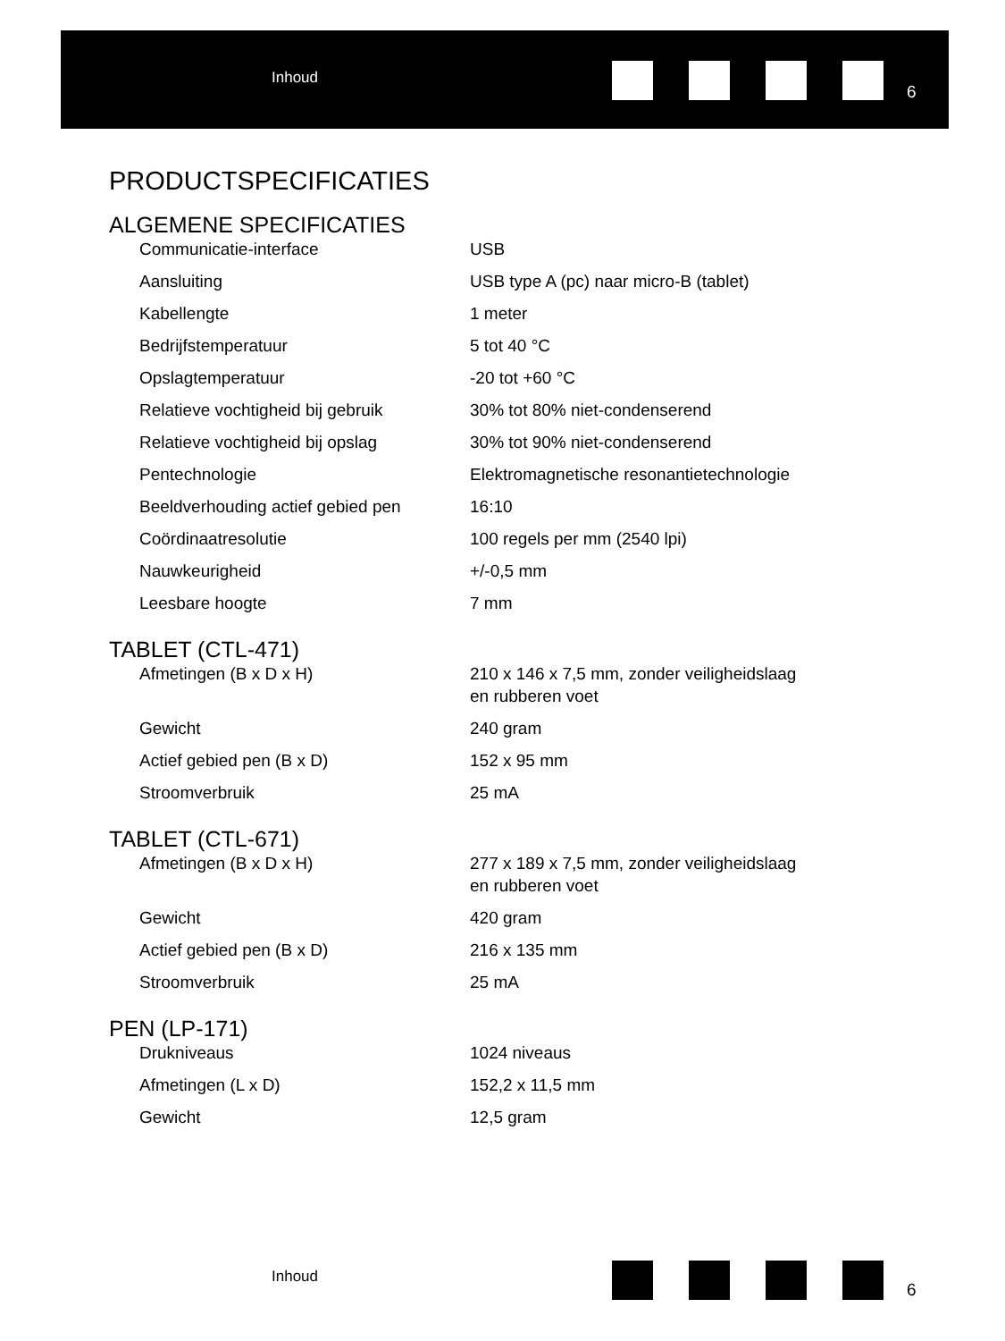Inhoud
6
PRODUCTSPECIFICATIES
ALGEMENE SPECIFICATIES
| Communicatie-interface | USB |
| Aansluiting | USB type A (pc) naar micro-B (tablet) |
| Kabellengte | 1 meter |
| Bedrijfstemperatuur | 5 tot 40 °C |
| Opslagtemperatuur | -20 tot +60 °C |
| Relatieve vochtigheid bij gebruik | 30% tot 80% niet-condenserend |
| Relatieve vochtigheid bij opslag | 30% tot 90% niet-condenserend |
| Pentechnologie | Elektromagnetische resonantietechnologie |
| Beeldverhouding actief gebied pen | 16:10 |
| Coördinaatresolutie | 100 regels per mm (2540 lpi) |
| Nauwkeurigheid | +/-0,5 mm |
| Leesbare hoogte | 7 mm |
TABLET (CTL-471)
| Afmetingen (B x D x H) | 210 x 146 x 7,5 mm, zonder veiligheidslaag en rubberen voet |
| Gewicht | 240 gram |
| Actief gebied pen (B x D) | 152 x 95 mm |
| Stroomverbruik | 25 mA |
TABLET (CTL-671)
| Afmetingen (B x D x H) | 277 x 189 x 7,5 mm, zonder veiligheidslaag en rubberen voet |
| Gewicht | 420 gram |
| Actief gebied pen (B x D) | 216 x 135 mm |
| Stroomverbruik | 25 mA |
PEN (LP-171)
| Drukniveaus | 1024 niveaus |
| Afmetingen (L x D) | 152,2 x 11,5 mm |
| Gewicht | 12,5 gram |
Inhoud
6